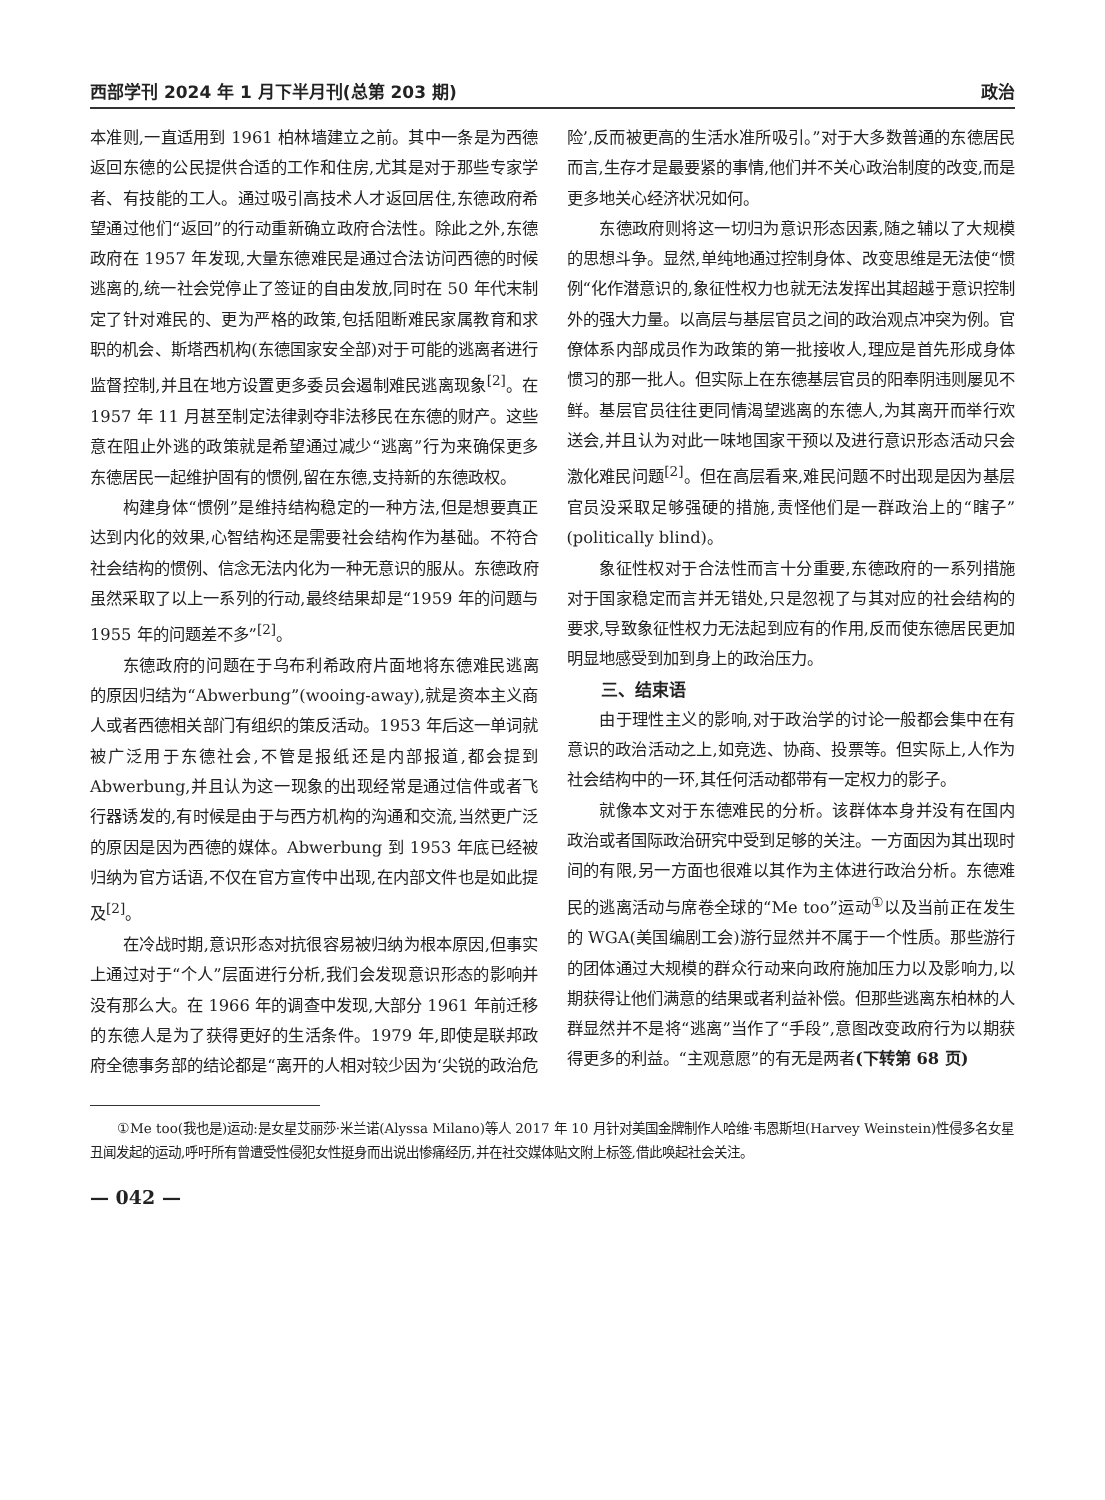西部学刊 2024 年 1 月下半月刊(总第 203 期) 政治
本准则,一直适用到 1961 柏林墙建立之前。其中一条是为西德返回东德的公民提供合适的工作和住房,尤其是对于那些专家学者、有技能的工人。通过吸引高技术人才返回居住,东德政府希望通过他们“返回”的行动重新确立政府合法性。除此之外,东德政府在 1957 年发现,大量东德难民是通过合法访问西德的时候逃离的,统一社会党停止了签证的自由发放,同时在 50 年代末制定了针对难民的、更为严格的政策,包括阻断难民家属教育和求职的机会、斯塔西机构(东德国家安全部)对于可能的逃离者进行监督控制,并且在地方设置更多委员会遏制难民逃离现象<sup>[2]</sup>。在 1957 年 11 月甚至制定法律剥夺非法移民在东德的财产。这些意在阻止外逃的政策就是希望通过减少“逃离”行为来确保更多东德居民一起维护固有的惯例,留在东德,支持新的东德政权。
构建身体“惯例”是维持结构稳定的一种方法,但是想要真正达到内化的效果,心智结构还是需要社会结构作为基础。不符合社会结构的惯例、信念无法内化为一种无意识的服从。东德政府虽然采取了以上一系列的行动,最终结果却是“1959 年的问题与 1955 年的问题差不多”<sup>[2]</sup>。
东德政府的问题在于乌布利希政府片面地将东德难民逃离的原因归结为“Abwerbung”(wooing-away),就是资本主义商人或者西德相关部门有组织的策反活动。1953 年后这一单词就被广泛用于东德社会,不管是报纸还是内部报道,都会提到 Abwerbung,并且认为这一现象的出现经常是通过信件或者飞行器诱发的,有时候是由于与西方机构的沟通和交流,当然更广泛的原因是因为西德的媒体。Abwerbung 到 1953 年底已经被归纳为官方话语,不仅在官方宣传中出现,在内部文件也是如此提及<sup>[2]</sup>。
在冷战时期,意识形态对抗很容易被归纳为根本原因,但事实上通过对于“个人”层面进行分析,我们会发现意识形态的影响并没有那么大。在 1966 年的调查中发现,大部分 1961 年前迁移的东德人是为了获得更好的生活条件。1979 年,即使是联邦政府全德事务部的结论都是“离开的人相对较少因为‘尖锐的政治危险’,反而被更高的生活水准所吸引。”对于大多数普通的东德居民而言,生存才是最要紧的事情,他们并不关心政治制度的改变,而是更多地关心经济状况如何。
东德政府则将这一切归为意识形态因素,随之辅以了大规模的思想斗争。显然,单纯地通过控制身体、改变思维是无法使“惯例“化作潜意识的,象征性权力也就无法发挥出其超越于意识控制外的强大力量。以高层与基层官员之间的政治观点冲突为例。官僚体系内部成员作为政策的第一批接收人,理应是首先形成身体惯习的那一批人。但实际上在东德基层官员的阳奉阴违则屡见不鲜。基层官员往往更同情渴望逃离的东德人,为其离开而举行欢送会,并且认为对此一味地国家干预以及进行意识形态活动只会激化难民问题<sup>[2]</sup>。但在高层看来,难民问题不时出现是因为基层官员没采取足够强硬的措施,责怪他们是一群政治上的“瞎子”(politically blind)。
象征性权对于合法性而言十分重要,东德政府的一系列措施对于国家稳定而言并无错处,只是忽视了与其对应的社会结构的要求,导致象征性权力无法起到应有的作用,反而使东德居民更加明显地感受到加到身上的政治压力。
三、结束语
由于理性主义的影响,对于政治学的讨论一般都会集中在有意识的政治活动之上,如竞选、协商、投票等。但实际上,人作为社会结构中的一环,其任何活动都带有一定权力的影子。
就像本文对于东德难民的分析。该群体本身并没有在国内政治或者国际政治研究中受到足够的关注。一方面因为其出现时间的有限,另一方面也很难以其作为主体进行政治分析。东德难民的逃离活动与席卷全球的“Me too”运动<sup>①</sup>以及当前正在发生的 WGA(美国编剧工会)游行显然并不属于一个性质。那些游行的团体通过大规模的群众行动来向政府施加压力以及影响力,以期获得让他们满意的结果或者利益补偿。但那些逃离东柏林的人群显然并不是将“逃离”当作了“手段”,意图改变政府行为以期获得更多的利益。“主观意愿”的有无是两者(下转第 68 页)
①Me too(我也是)运动:是女星艾丽莎·米兰诺(Alyssa Milano)等人 2017 年 10 月针对美国金牌制作人哈维·韦恩斯坦(Harvey Weinstein)性侵多名女星丑闻发起的运动,呼吁所有曾遭受性侵犯女性挺身而出说出惨痛经历,并在社交媒体贴文附上标签,借此唤起社会关注。
— 042 —